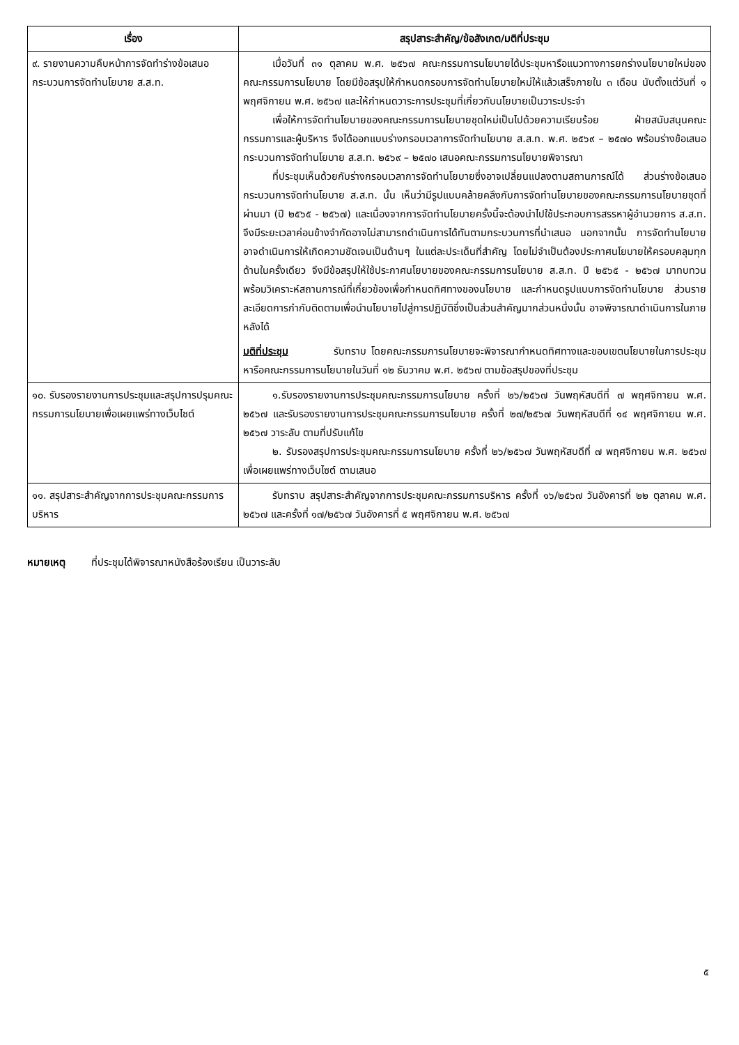| เรื่อง | สรุปสาระสำคัญ/ข้อสังเกต/มติที่ประชุม |
| --- | --- |
| ๙. รายงานความคืบหน้าการจัดทำร่างข้อเสนอกระบวนการจัดทำนโยบาย ส.ส.ท. | เมื่อวันที่ ๓๑ ตุลาคม พ.ศ. ๒๕๖๗ คณะกรรมการนโยบายได้ประชุมหารือแนวทางการยกร่างนโยบายใหม่ของคณะกรรมการนโยบาย โดยมีข้อสรุปให้กำหนดกรอบการจัดทำนโยบายใหม่ให้แล้วเสร็จภายใน ๓ เดือน นับตั้งแต่วันที่ ๑ พฤศจิกายน พ.ศ. ๒๕๖๗ และให้กำหนดวาระการประชุมที่เกี่ยวกับนโยบายเป็นวาระประจำ เพื่อให้การจัดทำนโยบายของคณะกรรมการนโยบายชุดใหม่เป็นไปด้วยความเรียบร้อย ฝ่ายสนับสนุนคณะกรรมการและผู้บริหาร จึงได้ออกแบบร่างกรอบเวลาการจัดทำนโยบาย ส.ส.ท. พ.ศ. ๒๕๖๙ – ๒๕๗๐ พร้อมร่างข้อเสนอกระบวนการจัดทำนโยบาย ส.ส.ท. ๒๕๖๙ – ๒๕๗๐ เสนอคณะกรรมการนโยบายพิจารณา ที่ประชุมเห็นด้วยกับร่างกรอบเวลาการจัดทำนโยบายซึ่งอาจเปลี่ยนแปลงตามสถานการณ์ได้ ส่วนร่างข้อเสนอกระบวนการจัดทำนโยบาย ส.ส.ท. นั้น เห็นว่ามีรูปแบบคล้ายคลึงกับการจัดทำนโยบายของคณะกรรมการนโยบายชุดที่ผ่านมา (ปี ๒๕๖๕ - ๒๕๖๗) และเนื่องจากการจัดทำนโยบายครั้งนี้จะต้องนำไปใช้ประกอบการสรรหาผู้อำนวยการ ส.ส.ท. จึงมีระยะเวลาค่อนข้างจำกัดอาจไม่สามารถดำเนินการได้ทันตามกระบวนการที่นำเสนอ นอกจากนั้น การจัดทำนโยบายอาจดำเนินการให้เกิดความชัดเจนเป็นด้านๆ ในแต่ละประเด็นที่สำคัญ โดยไม่จำเป็นต้องประกาศนโยบายให้ครอบคลุมทุกด้านในครั้งเดียว จึงมีข้อสรุปให้ใช้ประกาศนโยบายของคณะกรรมการนโยบาย ส.ส.ท. ปี ๒๕๖๕ - ๒๕๖๗ มาทบทวนพร้อมวิเคราะห์สถานการณ์ที่เกี่ยวข้องเพื่อกำหนดทิศทางของนโยบาย และกำหนดรูปแบบการจัดทำนโยบาย ส่วนรายละเอียดการกำกับติดตามเพื่อนำนโยบายไปสู่การปฏิบัติซึ่งเป็นส่วนสำคัญมากส่วนหนึ่งนั้น อาจพิจารณาดำเนินการในภายหลังได้ มติที่ประชุม รับทราบ โดยคณะกรรมการนโยบายจะพิจารณากำหนดทิศทางและขอบเขตนโยบายในการประชุมหารือคณะกรรมการนโยบายในวันที่ ๑๒ ธันวาคม พ.ศ. ๒๕๖๗ ตามข้อสรุปของที่ประชุม |
| ๑๐. รับรองรายงานการประชุมและสรุปการปรุมคณะกรรมการนโยบายเพื่อเผยแพร่ทางเว็บไซต์ | ๑.รับรองรายงานการประชุมคณะกรรมการนโยบาย ครั้งที่ ๒๖/๒๕๖๗ วันพฤหัสบดีที่ ๗ พฤศจิกายน พ.ศ. ๒๕๖๗ และรับรองรายงานการประชุมคณะกรรมการนโยบาย ครั้งที่ ๒๗/๒๕๖๗ วันพฤหัสบดีที่ ๑๔ พฤศจิกายน พ.ศ. ๒๕๖๗ วาระลับ ตามที่ปรับแก้ไข ๒. รับรองสรุปการประชุมคณะกรรมการนโยบาย ครั้งที่ ๒๖/๒๕๖๗ วันพฤหัสบดีที่ ๗ พฤศจิกายน พ.ศ. ๒๕๖๗ เพื่อเผยแพร่ทางเว็บไซต์ ตามเสนอ |
| ๑๑. สรุปสาระสำคัญจากการประชุมคณะกรรมการบริหาร | รับทราบ สรุปสาระสำคัญจากการประชุมคณะกรรมการบริหาร ครั้งที่ ๑๖/๒๕๖๗ วันอังคารที่ ๒๒ ตุลาคม พ.ศ. ๒๕๖๗ และครั้งที่ ๑๗/๒๕๖๗ วันอังคารที่ ๕ พฤศจิกายน พ.ศ. ๒๕๖๗ |
หมายเหตุ ที่ประชุมได้พิจารณาหนังสือร้องเรียน เป็นวาระลับ
๕